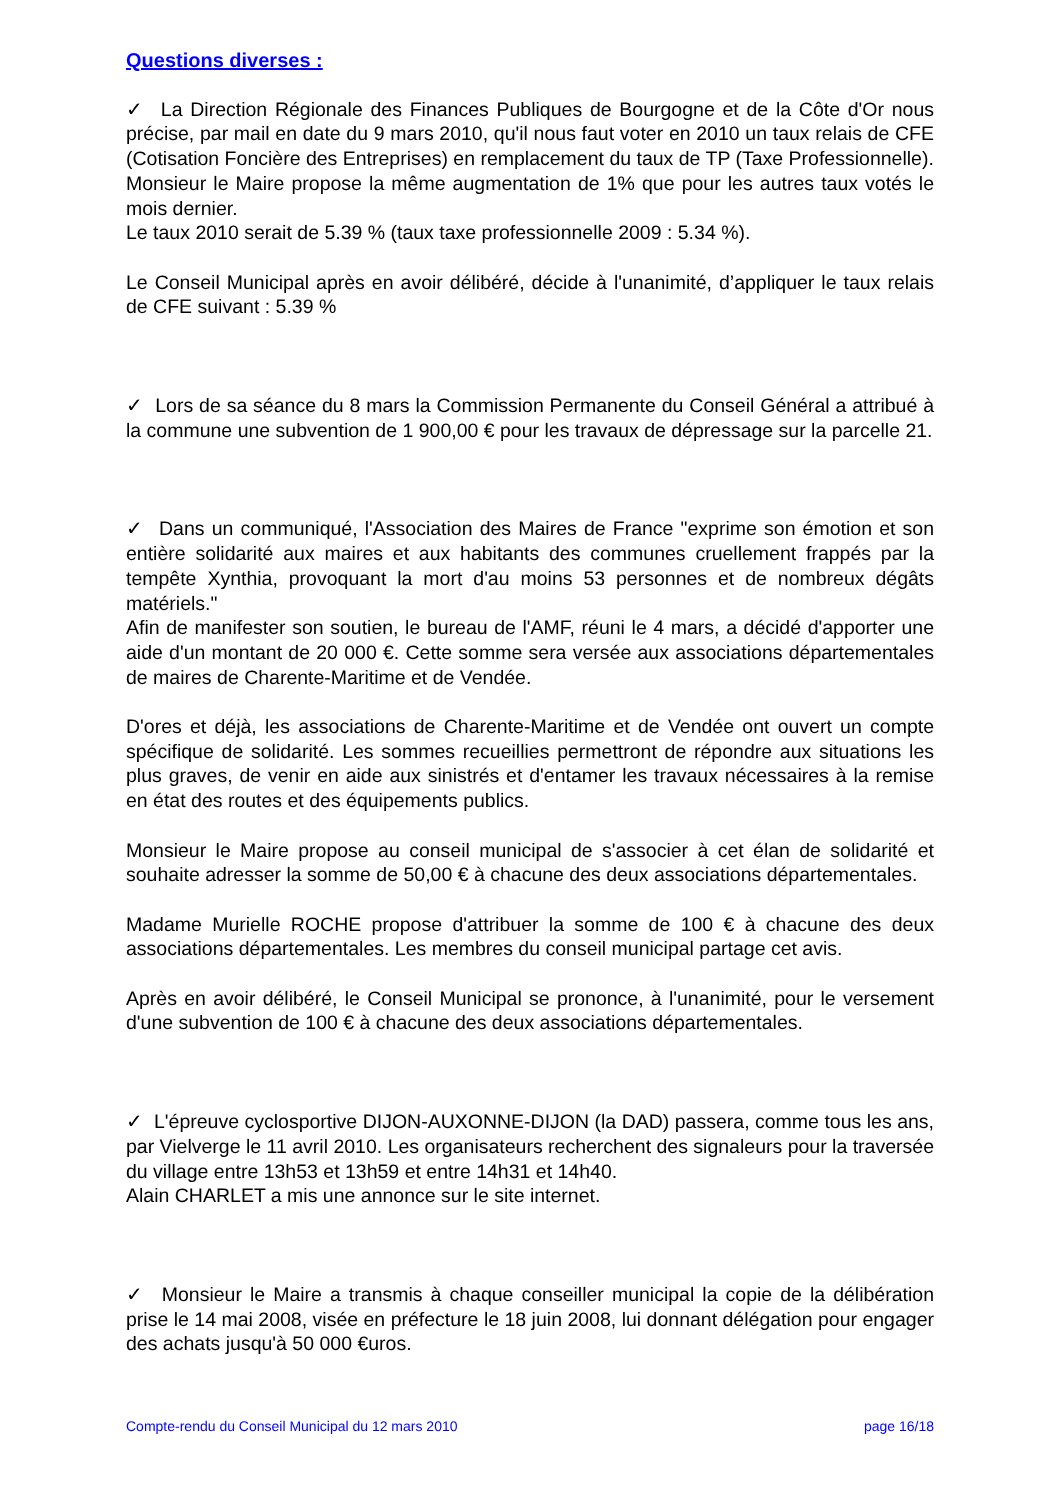Questions diverses :
✓ La Direction Régionale des Finances Publiques de Bourgogne et de la Côte d'Or nous précise, par mail en date du 9 mars 2010, qu'il nous faut voter en 2010 un taux relais de CFE (Cotisation Foncière des Entreprises) en remplacement du taux de TP (Taxe Professionnelle).
Monsieur le Maire propose la même augmentation de 1% que pour les autres taux votés le mois dernier.
Le taux 2010 serait de 5.39 % (taux taxe professionnelle 2009 : 5.34 %).
Le Conseil Municipal après en avoir délibéré, décide à l'unanimité, d’appliquer le taux relais de CFE suivant : 5.39 %
✓ Lors de sa séance du 8 mars la Commission Permanente du Conseil Général a attribué à la commune une subvention de 1 900,00 € pour les travaux de dépressage sur la parcelle 21.
✓ Dans un communiqué, l'Association des Maires de France "exprime son émotion et son entière solidarité aux maires et aux habitants des communes cruellement frappés par la tempête Xynthia, provoquant la mort d'au moins 53 personnes et de nombreux dégâts matériels."
Afin de manifester son soutien, le bureau de l'AMF, réuni le 4 mars, a décidé d'apporter une aide d'un montant de 20 000 €. Cette somme sera versée aux associations départementales de maires de Charente-Maritime et de Vendée.
D'ores et déjà, les associations de Charente-Maritime et de Vendée ont ouvert un compte spécifique de solidarité. Les sommes recueillies permettront de répondre aux situations les plus graves, de venir en aide aux sinistrés et d'entamer les travaux nécessaires à la remise en état des routes et des équipements publics.
Monsieur le Maire propose au conseil municipal de s'associer à cet élan de solidarité et souhaite adresser la somme de 50,00 € à chacune des deux associations départementales.
Madame Murielle ROCHE propose d'attribuer la somme de 100 € à chacune des deux associations départementales. Les membres du conseil municipal partage cet avis.
Après en avoir délibéré, le Conseil Municipal se prononce, à l'unanimité, pour le versement d'une subvention de 100 € à chacune des deux associations départementales.
✓ L'épreuve cyclosportive DIJON-AUXONNE-DIJON (la DAD) passera, comme tous les ans, par Vielverge le 11 avril 2010. Les organisateurs recherchent des signaleurs pour la traversée du village entre 13h53 et 13h59 et entre 14h31 et 14h40.
Alain CHARLET a mis une annonce sur le site internet.
✓ Monsieur le Maire a transmis à chaque conseiller municipal la copie de la délibération prise le 14 mai 2008, visée en préfecture le 18 juin 2008, lui donnant délégation pour engager des achats jusqu'à 50 000 €uros.
Compte-rendu du Conseil Municipal du 12 mars 2010 page 16/18